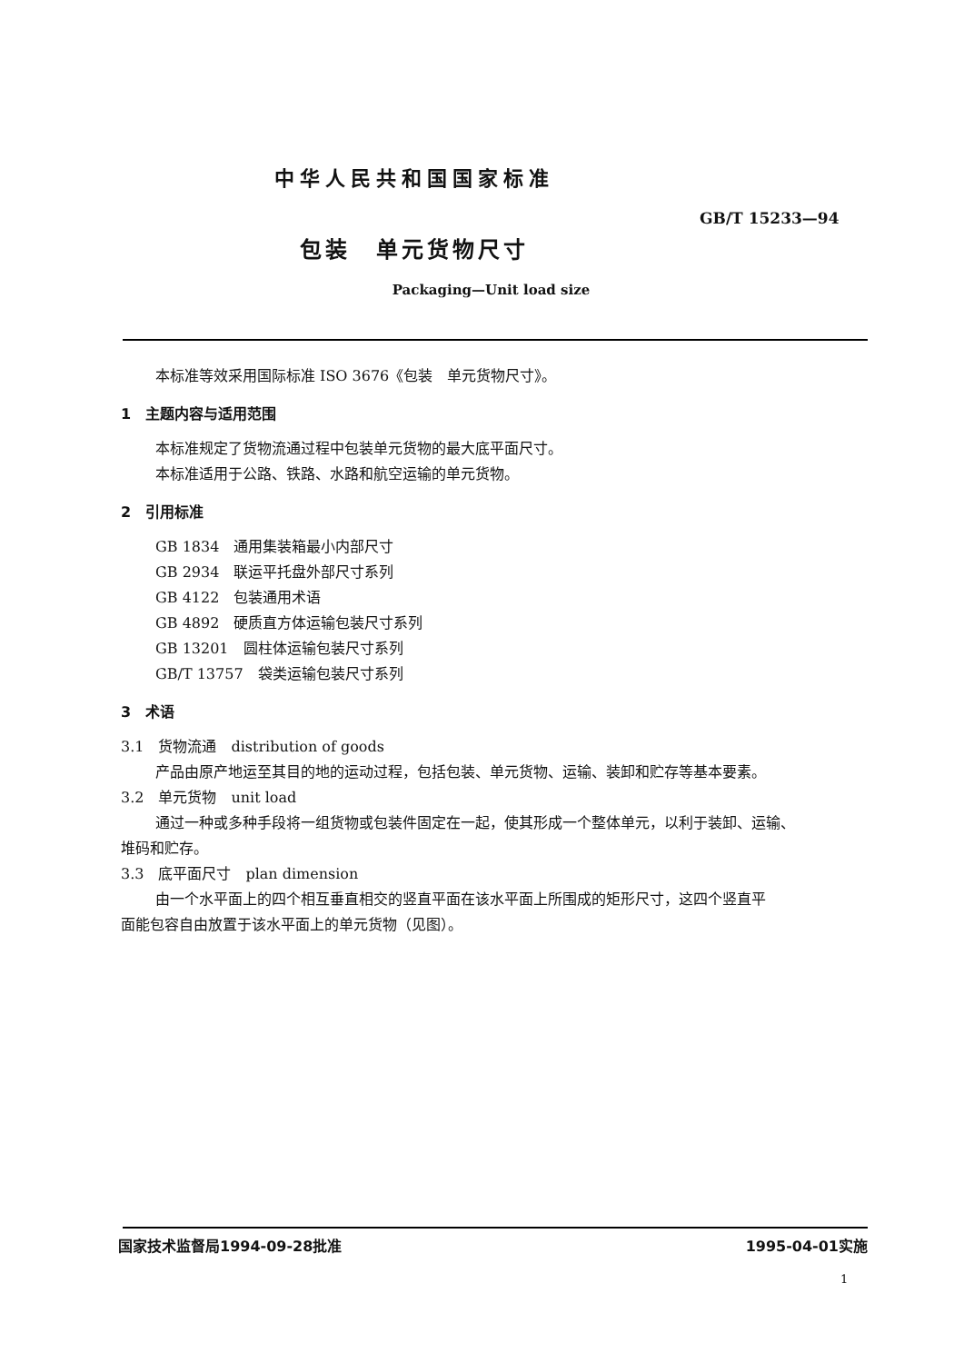中华人民共和国国家标准
GB/T 15233—94
包装　单元货物尺寸
Packaging—Unit load size
本标准等效采用国际标准 ISO 3676《包装　单元货物尺寸》。
1　主题内容与适用范围
本标准规定了货物流通过程中包装单元货物的最大底平面尺寸。
本标准适用于公路、铁路、水路和航空运输的单元货物。
2　引用标准
GB 1834　通用集装箱最小内部尺寸
GB 2934　联运平托盘外部尺寸系列
GB 4122　包装通用术语
GB 4892　硬质直方体运输包装尺寸系列
GB 13201　圆柱体运输包装尺寸系列
GB/T 13757　袋类运输包装尺寸系列
3　术语
3.1　货物流通　distribution of goods
产品由原产地运至其目的地的运动过程，包括包装、单元货物、运输、装卸和贮存等基本要素。
3.2　单元货物　unit load
通过一种或多种手段将一组货物或包装件固定在一起，使其形成一个整体单元，以利于装卸、运输、
堆码和贮存。
3.3　底平面尺寸　plan dimension
由一个水平面上的四个相互垂直相交的竖直平面在该水平面上所围成的矩形尺寸，这四个竖直平
面能包容自由放置于该水平面上的单元货物（见图）。
国家技术监督局1994-09-28批准 1995-04-01实施
1